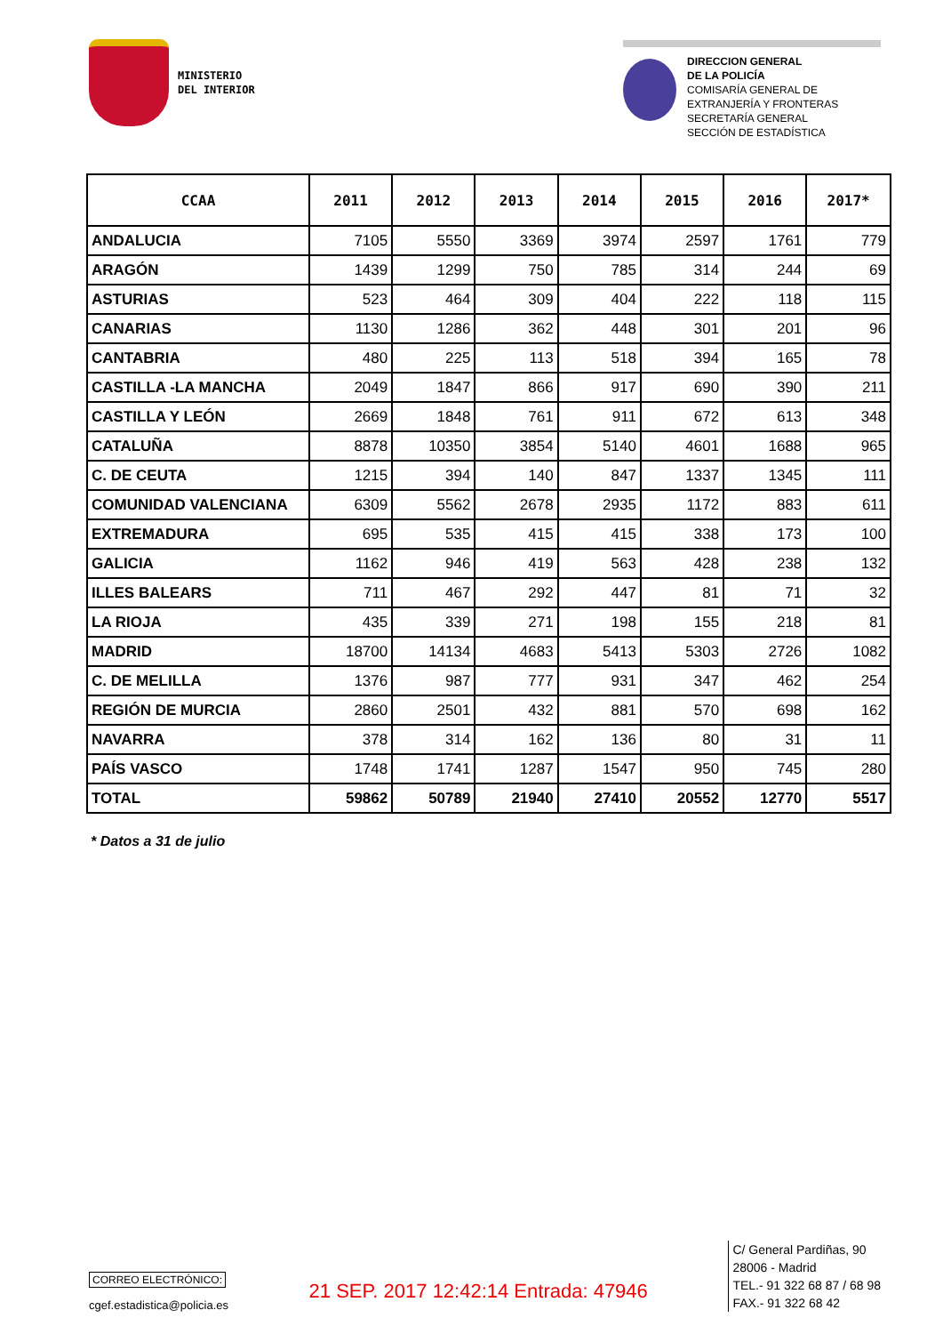MINISTERIO
DEL INTERIOR
DIRECCION GENERAL
DE LA POLICÍA
COMISARÍA GENERAL DE
EXTRANJERÍA Y FRONTERAS
SECRETARÍA GENERAL
SECCIÓN DE ESTADÍSTICA
| CCAA | 2011 | 2012 | 2013 | 2014 | 2015 | 2016 | 2017* |
| --- | --- | --- | --- | --- | --- | --- | --- |
| ANDALUCIA | 7105 | 5550 | 3369 | 3974 | 2597 | 1761 | 779 |
| ARAGÓN | 1439 | 1299 | 750 | 785 | 314 | 244 | 69 |
| ASTURIAS | 523 | 464 | 309 | 404 | 222 | 118 | 115 |
| CANARIAS | 1130 | 1286 | 362 | 448 | 301 | 201 | 96 |
| CANTABRIA | 480 | 225 | 113 | 518 | 394 | 165 | 78 |
| CASTILLA -LA MANCHA | 2049 | 1847 | 866 | 917 | 690 | 390 | 211 |
| CASTILLA Y LEÓN | 2669 | 1848 | 761 | 911 | 672 | 613 | 348 |
| CATALUÑA | 8878 | 10350 | 3854 | 5140 | 4601 | 1688 | 965 |
| C. DE CEUTA | 1215 | 394 | 140 | 847 | 1337 | 1345 | 111 |
| COMUNIDAD VALENCIANA | 6309 | 5562 | 2678 | 2935 | 1172 | 883 | 611 |
| EXTREMADURA | 695 | 535 | 415 | 415 | 338 | 173 | 100 |
| GALICIA | 1162 | 946 | 419 | 563 | 428 | 238 | 132 |
| ILLES BALEARS | 711 | 467 | 292 | 447 | 81 | 71 | 32 |
| LA RIOJA | 435 | 339 | 271 | 198 | 155 | 218 | 81 |
| MADRID | 18700 | 14134 | 4683 | 5413 | 5303 | 2726 | 1082 |
| C. DE MELILLA | 1376 | 987 | 777 | 931 | 347 | 462 | 254 |
| REGIÓN DE MURCIA | 2860 | 2501 | 432 | 881 | 570 | 698 | 162 |
| NAVARRA | 378 | 314 | 162 | 136 | 80 | 31 | 11 |
| PAÍS VASCO | 1748 | 1741 | 1287 | 1547 | 950 | 745 | 280 |
| TOTAL | 59862 | 50789 | 21940 | 27410 | 20552 | 12770 | 5517 |
* Datos a 31 de julio
CORREO ELECTRÓNICO:
cgef.estadistica@policia.es
21 SEP. 2017 12:42:14 Entrada: 47946
C/ General Pardiñas, 90
28006 - Madrid
TEL.- 91 322 68 87 / 68 98
FAX.- 91 322 68 42